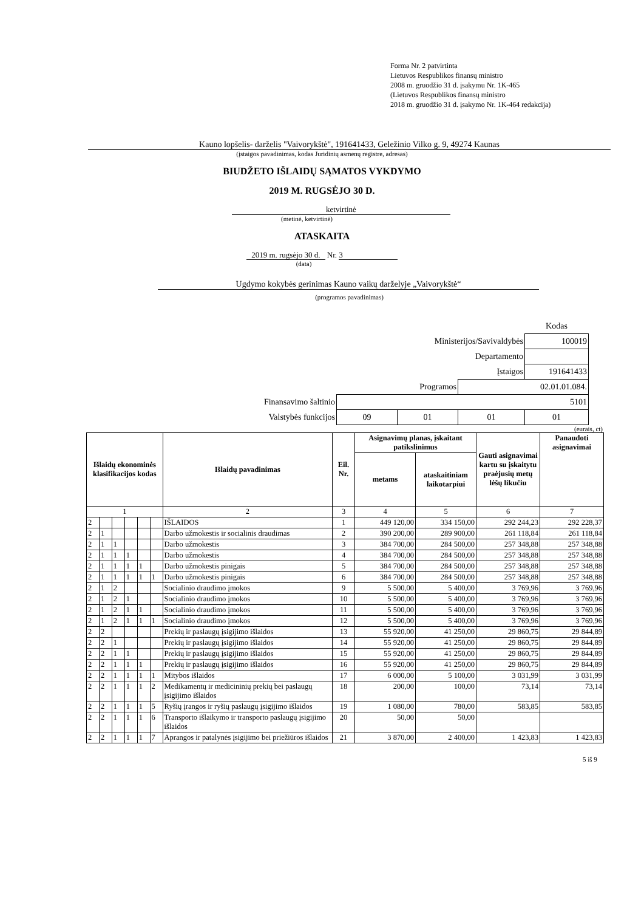Forma Nr. 2 patvirtinta
Lietuvos Respublikos finansų ministro
2008 m. gruodžio 31 d. įsakymu Nr. 1K-465
(Lietuvos Respublikos finansų ministro
2018 m. gruodžio 31 d. įsakymo Nr. 1K-464 redakcija)
Kauno lopšelis- darželis "Vaivorykštė", 191641433, Geležinio Vilko g. 9, 49274 Kaunas
(įstaigos pavadinimas, kodas Juridinių asmenų registre, adresas)
BIUDŽETO IŠLAIDŲ SĄMATOS VYKDYMO
2019 M. RUGSĖJO 30 D.
ketvirtinė
(metinė, ketvirtinė)
ATASKAITA
2019 m. rugsėjo 30 d. Nr. 3
(data)
Ugdymo kokybės gerinimas Kauno vaikų darželyje „Vaivorykštė“
(programos pavadinimas)
| | | | | Kodas |
| Ministerijos/Savivaldybės | | | | 100019 |
| Departamento | | | | |
| Įstaigos | | | | 191641433 |
| Programos | | | 02.01.01.084. | |
| Finansavimo šaltinio | 5101 | | | |
| Valstybės funkcijos | 09 | 01 | 01 | 01 |
(eurais, ct)
| Išlaidų ekonominės klasifikacijos kodas | | | | | | Išlaidų pavadinimas | Eil. Nr. | Asignavimų planas, įskaitant patikslinimus | | Gauti asignavimai kartu su įskaitytu praėjusių metų lėšų likučiu | Panaudoti asignavimai |
| --- | --- | --- | --- | --- | --- | --- | --- | --- | --- | --- | --- |
| | | | | | | | | metams | ataskaitiniam laikotarpiui | | |
| 1 | | | | | | 2 | 3 | 4 | 5 | 6 | 7 |
| 2 | | | | | | IŠLAIDOS | 1 | 449 120,00 | 334 150,00 | 292 244,23 | 292 228,37 |
| 2 | 1 | | | | | Darbo užmokestis ir socialinis draudimas | 2 | 390 200,00 | 289 900,00 | 261 118,84 | 261 118,84 |
| 2 | 1 | 1 | | | | Darbo užmokestis | 3 | 384 700,00 | 284 500,00 | 257 348,88 | 257 348,88 |
| 2 | 1 | 1 | 1 | | | Darbo užmokestis | 4 | 384 700,00 | 284 500,00 | 257 348,88 | 257 348,88 |
| 2 | 1 | 1 | 1 | 1 | | Darbo užmokestis pinigais | 5 | 384 700,00 | 284 500,00 | 257 348,88 | 257 348,88 |
| 2 | 1 | 1 | 1 | 1 | 1 | Darbo užmokestis pinigais | 6 | 384 700,00 | 284 500,00 | 257 348,88 | 257 348,88 |
| 2 | 1 | 2 | | | | Socialinio draudimo įmokos | 9 | 5 500,00 | 5 400,00 | 3 769,96 | 3 769,96 |
| 2 | 1 | 2 | 1 | | | Socialinio draudimo įmokos | 10 | 5 500,00 | 5 400,00 | 3 769,96 | 3 769,96 |
| 2 | 1 | 2 | 1 | 1 | | Socialinio draudimo įmokos | 11 | 5 500,00 | 5 400,00 | 3 769,96 | 3 769,96 |
| 2 | 1 | 2 | 1 | 1 | 1 | Socialinio draudimo įmokos | 12 | 5 500,00 | 5 400,00 | 3 769,96 | 3 769,96 |
| 2 | 2 | | | | | Prekių ir paslaugų įsigijimo išlaidos | 13 | 55 920,00 | 41 250,00 | 29 860,75 | 29 844,89 |
| 2 | 2 | 1 | | | | Prekių ir paslaugų įsigijimo išlaidos | 14 | 55 920,00 | 41 250,00 | 29 860,75 | 29 844,89 |
| 2 | 2 | 1 | 1 | | | Prekių ir paslaugų įsigijimo išlaidos | 15 | 55 920,00 | 41 250,00 | 29 860,75 | 29 844,89 |
| 2 | 2 | 1 | 1 | 1 | | Prekių ir paslaugų įsigijimo išlaidos | 16 | 55 920,00 | 41 250,00 | 29 860,75 | 29 844,89 |
| 2 | 2 | 1 | 1 | 1 | 1 | Mitybos išlaidos | 17 | 6 000,00 | 5 100,00 | 3 031,99 | 3 031,99 |
| 2 | 2 | 1 | 1 | 1 | 2 | Medikamentų ir medicininių prekių bei paslaugų įsigijimo išlaidos | 18 | 200,00 | 100,00 | 73,14 | 73,14 |
| 2 | 2 | 1 | 1 | 1 | 5 | Ryšių įrangos ir ryšių paslaugų įsigijimo išlaidos | 19 | 1 080,00 | 780,00 | 583,85 | 583,85 |
| 2 | 2 | 1 | 1 | 1 | 6 | Transporto išlaikymo ir transporto paslaugų įsigijimo išlaidos | 20 | 50,00 | 50,00 | | |
| 2 | 2 | 1 | 1 | 1 | 7 | Aprangos ir patalynės įsigijimo bei priežiūros išlaidos | 21 | 3 870,00 | 2 400,00 | 1 423,83 | 1 423,83 |
5 iš 9